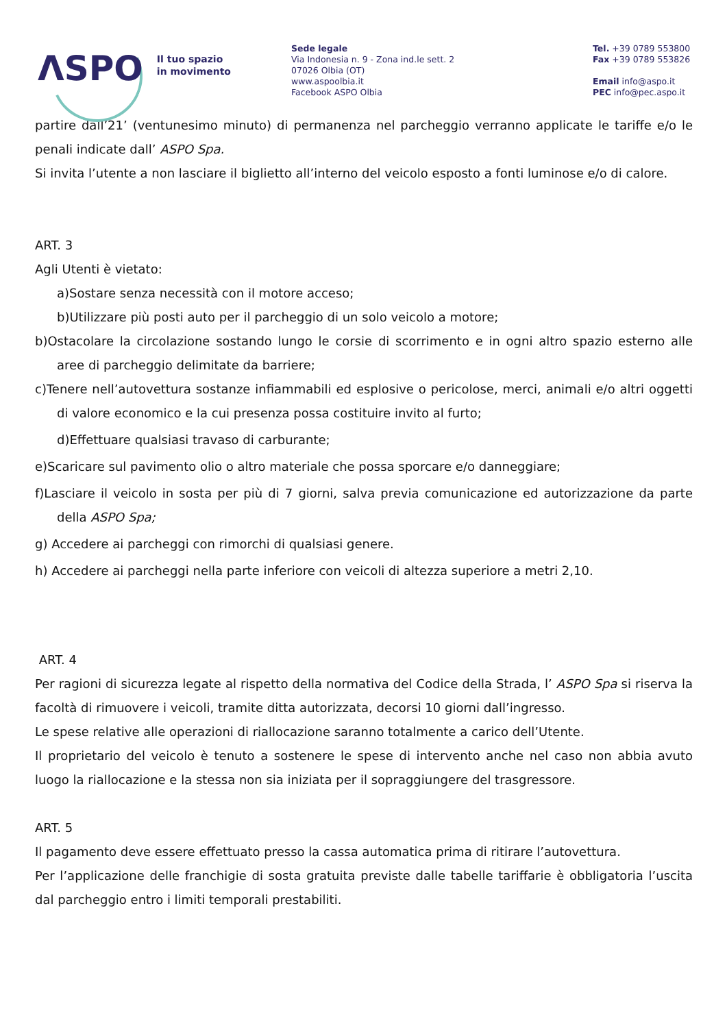ΛSPO Il tuo spazio
in movimento
Sede legale
Via Indonesia n. 9 - Zona ind.le sett. 2
07026 Olbia (OT)
www.aspoolbia.it
Facebook ASPO Olbia
Tel. +39 0789 553800
Fax +39 0789 553826
Email info@aspo.it
PEC info@pec.aspo.it
partire dall’21’ (ventunesimo minuto) di permanenza nel parcheggio verranno applicate le tariffe e/o le penali indicate dall’ ASPO Spa.
Si invita l’utente a non lasciare il biglietto all’interno del veicolo esposto a fonti luminose e/o di calore.
ART. 3
Agli Utenti è vietato:
a)Sostare senza necessità con il motore acceso;
b)Utilizzare più posti auto per il parcheggio di un solo veicolo a motore;
b)Ostacolare la circolazione sostando lungo le corsie di scorrimento e in ogni altro spazio esterno alle aree di parcheggio delimitate da barriere;
c)Tenere nell’autovettura sostanze infiammabili ed esplosive o pericolose, merci, animali e/o altri oggetti di valore economico e la cui presenza possa costituire invito al furto;
d)Effettuare qualsiasi travaso di carburante;
e)Scaricare sul pavimento olio o altro materiale che possa sporcare e/o danneggiare;
f)Lasciare il veicolo in sosta per più di 7 giorni, salva previa comunicazione ed autorizzazione da parte della ASPO Spa;
g) Accedere ai parcheggi con rimorchi di qualsiasi genere.
h) Accedere ai parcheggi nella parte inferiore con veicoli di altezza superiore a metri 2,10.
ART. 4
Per ragioni di sicurezza legate al rispetto della normativa del Codice della Strada, l’ ASPO Spa si riserva la facoltà di rimuovere i veicoli, tramite ditta autorizzata, decorsi 10 giorni dall’ingresso.
Le spese relative alle operazioni di riallocazione saranno totalmente a carico dell’Utente.
Il proprietario del veicolo è tenuto a sostenere le spese di intervento anche nel caso non abbia avuto luogo la riallocazione e la stessa non sia iniziata per il sopraggiungere del trasgressore.
ART. 5
Il pagamento deve essere effettuato presso la cassa automatica prima di ritirare l’autovettura.
Per l’applicazione delle franchigie di sosta gratuita previste dalle tabelle tariffarie è obbligatoria l’uscita dal parcheggio entro i limiti temporali prestabiliti.